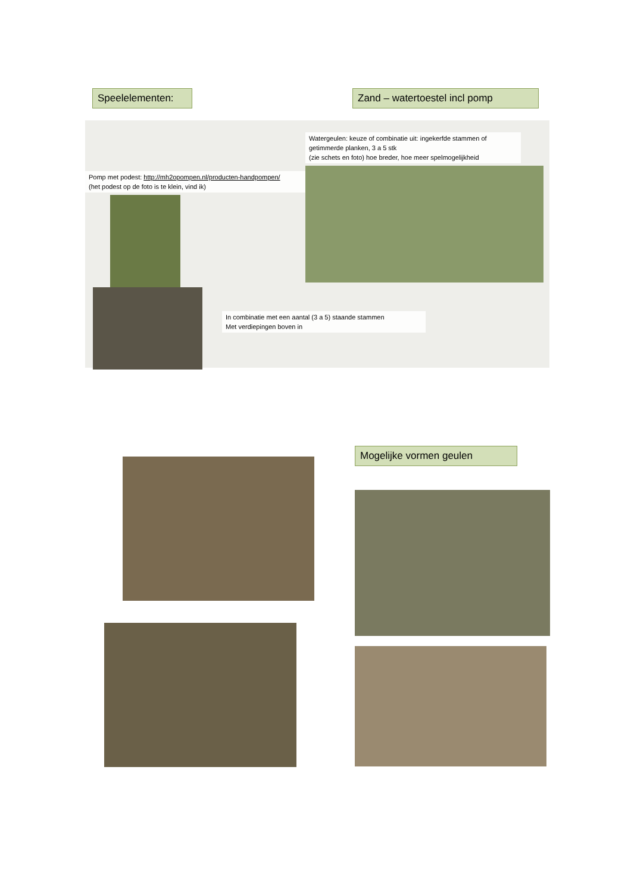Speelelementen:
Zand – watertoestel incl pomp
Pomp met podest: http://mh2opompen.nl/producten-handpompen/
(het podest op de foto is te klein, vind ik)
Watergeulen: keuze of combinatie uit: ingekerfde stammen of getimmerde planken, 3 a 5 stk
(zie schets en foto) hoe breder, hoe meer spelmogelijkheid
In combinatie met een aantal (3 a 5) staande stammen
Met verdiepingen boven in
Mogelijke vormen geulen